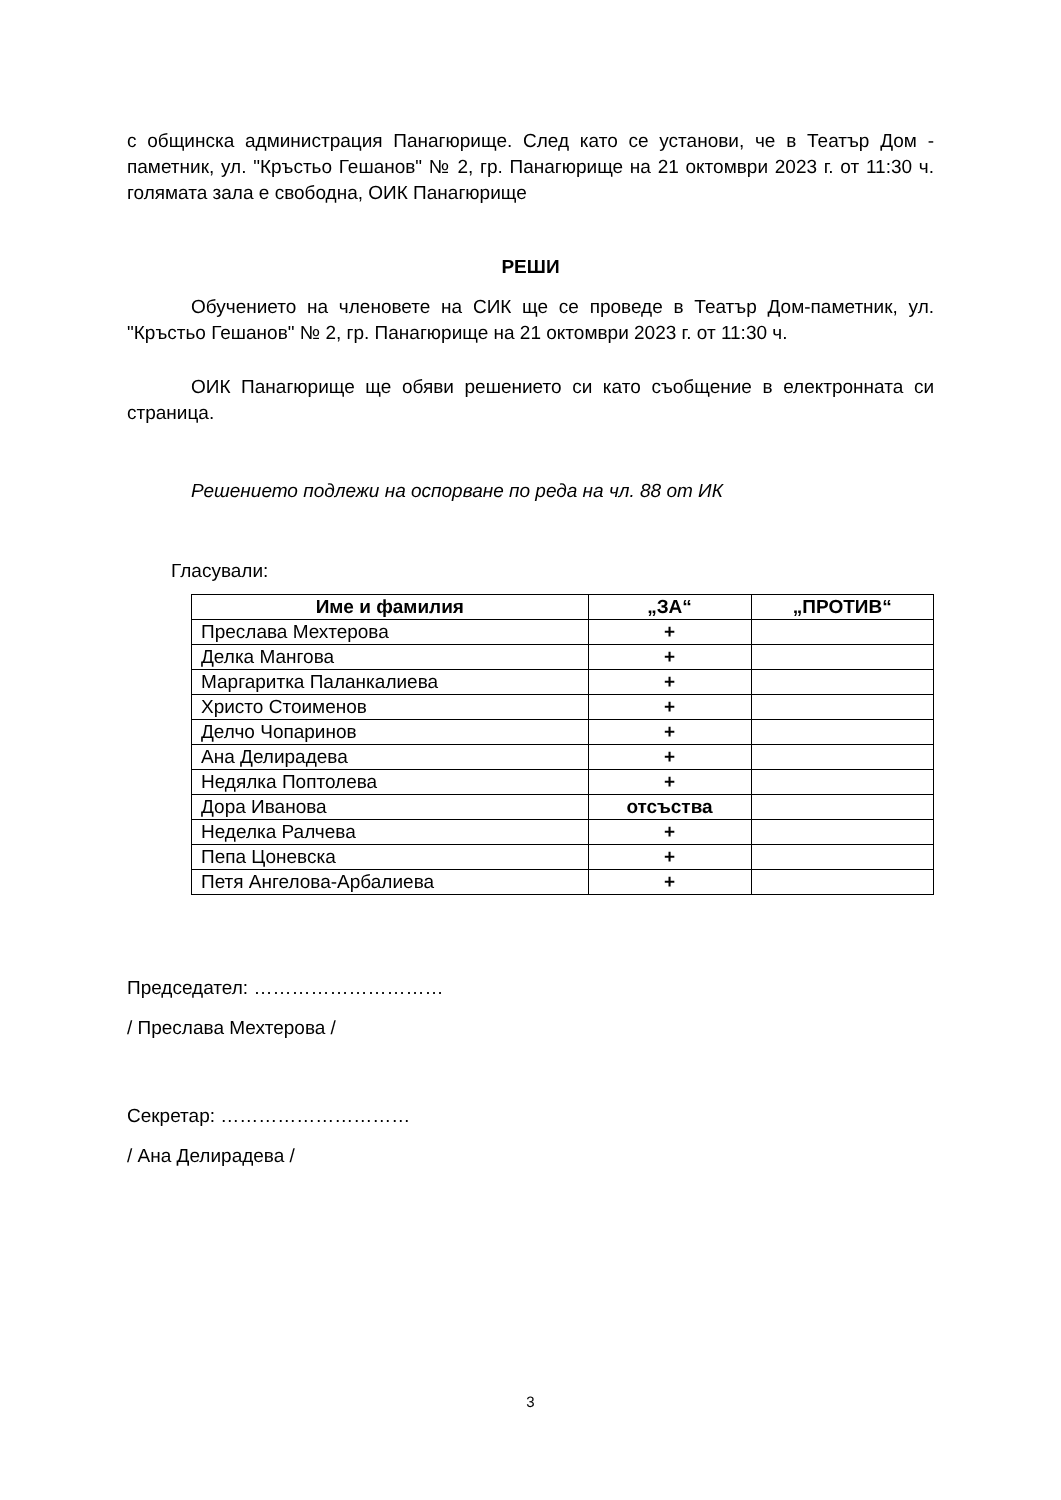с общинска администрация Панагюрище. След като се установи, че в Театър Дом - паметник, ул. "Кръстьо Гешанов" № 2, гр. Панагюрище на 21 октомври 2023 г. от 11:30 ч. голямата зала е свободна, ОИК Панагюрище
РЕШИ
Обучението на членовете на СИК ще се проведе в Театър Дом-паметник, ул. "Кръстьо Гешанов" № 2, гр. Панагюрище на 21 октомври 2023 г. от 11:30 ч.
ОИК Панагюрище ще обяви решението си като съобщение в електронната си страница.
Решението подлежи на оспорване по реда на чл. 88 от ИК
Гласували:
| Име и фамилия | „ЗА“ | „ПРОТИВ“ |
| --- | --- | --- |
| Преслава Мехтерова | + | |
| Делка Мангова | + | |
| Маргаритка Паланкалиева | + | |
| Христо Стоименов | + | |
| Делчо Чопаринов | + | |
| Ана Делирадева | + | |
| Недялка Поптолева | + | |
| Дора Иванова | отсъства | |
| Неделка Ралчева | + | |
| Пепа Цоневска | + | |
| Петя Ангелова-Арбалиева | + | |
Председател: …………………………
/ Преслава Мехтерова /
Секретар: …………………………
/ Ана Делирадева /
3